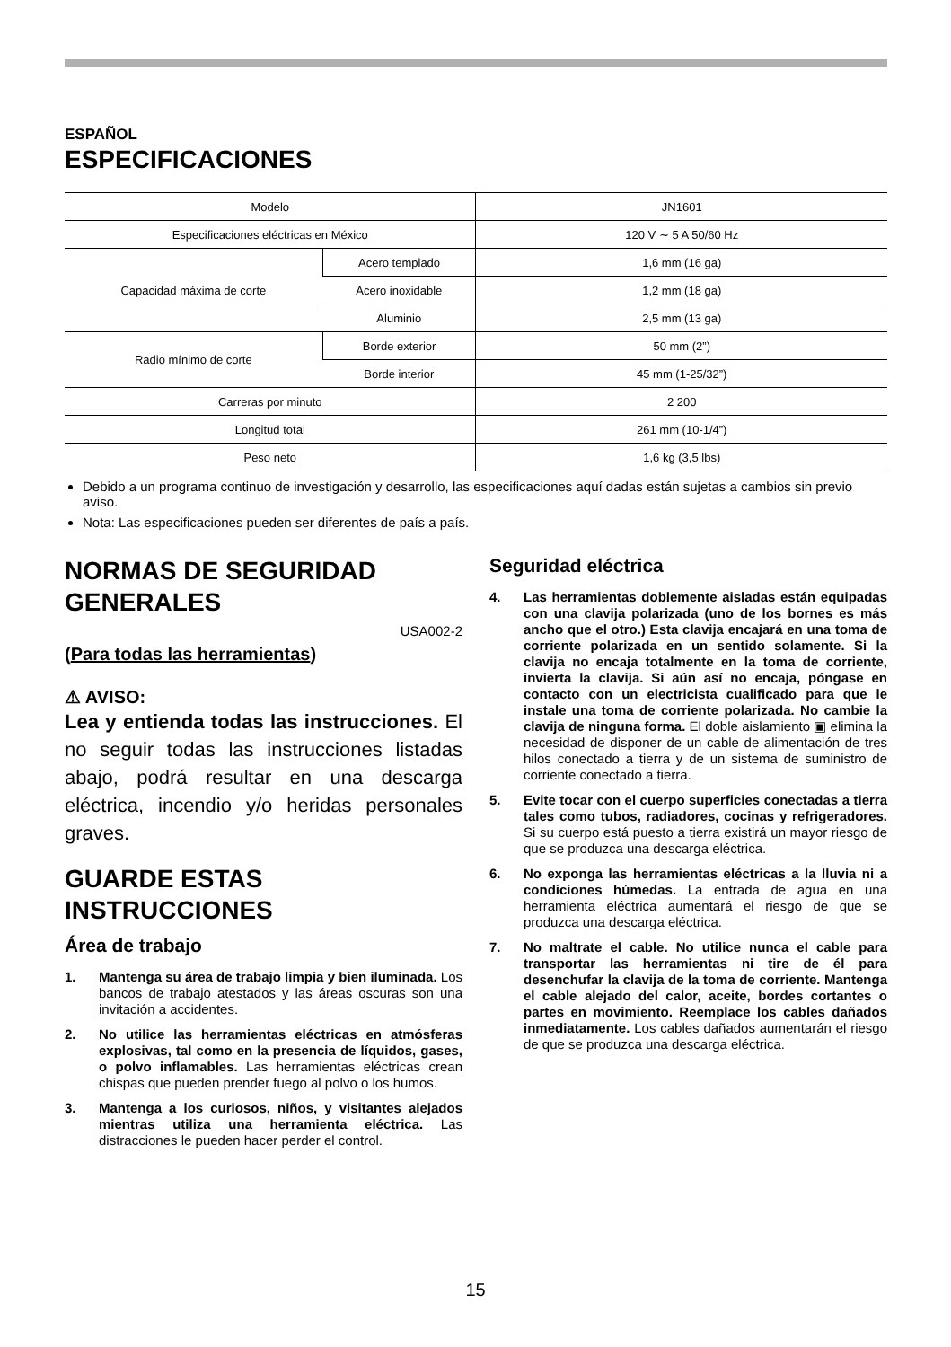ESPAÑOL
ESPECIFICACIONES
| Modelo | | JN1601 |
| Especificaciones eléctricas en México | | 120 V ∼ 5 A 50/60 Hz |
| Capacidad máxima de corte | Acero templado | 1,6 mm (16 ga) |
| | Acero inoxidable | 1,2 mm (18 ga) |
| | Aluminio | 2,5 mm (13 ga) |
| Radio mínimo de corte | Borde exterior | 50 mm (2”) |
| | Borde interior | 45 mm (1-25/32”) |
| Carreras por minuto | | 2 200 |
| Longitud total | | 261 mm (10-1/4”) |
| Peso neto | | 1,6 kg (3,5 lbs) |
Debido a un programa continuo de investigación y desarrollo, las especificaciones aquí dadas están sujetas a cambios sin previo aviso.
Nota: Las especificaciones pueden ser diferentes de país a país.
NORMAS DE SEGURIDAD GENERALES
USA002-2
(Para todas las herramientas)
⚠ AVISO:
Lea y entienda todas las instrucciones. El no seguir todas las instrucciones listadas abajo, podrá resultar en una descarga eléctrica, incendio y/o heridas personales graves.
GUARDE ESTAS INSTRUCCIONES
Área de trabajo
1. Mantenga su área de trabajo limpia y bien iluminada. Los bancos de trabajo atestados y las áreas oscuras son una invitación a accidentes.
2. No utilice las herramientas eléctricas en atmósferas explosivas, tal como en la presencia de líquidos, gases, o polvo inflamables. Las herramientas eléctricas crean chispas que pueden prender fuego al polvo o los humos.
3. Mantenga a los curiosos, niños, y visitantes alejados mientras utiliza una herramienta eléctrica. Las distracciones le pueden hacer perder el control.
Seguridad eléctrica
4. Las herramientas doblemente aisladas están equipadas con una clavija polarizada (uno de los bornes es más ancho que el otro.) Esta clavija encajará en una toma de corriente polarizada en un sentido solamente. Si la clavija no encaja totalmente en la toma de corriente, invierta la clavija. Si aún así no encaja, póngase en contacto con un electricista cualificado para que le instale una toma de corriente polarizada. No cambie la clavija de ninguna forma. El doble aislamiento ▣ elimina la necesidad de disponer de un cable de alimentación de tres hilos conectado a tierra y de un sistema de suministro de corriente conectado a tierra.
5. Evite tocar con el cuerpo superficies conectadas a tierra tales como tubos, radiadores, cocinas y refrigeradores. Si su cuerpo está puesto a tierra existirá un mayor riesgo de que se produzca una descarga eléctrica.
6. No exponga las herramientas eléctricas a la lluvia ni a condiciones húmedas. La entrada de agua en una herramienta eléctrica aumentará el riesgo de que se produzca una descarga eléctrica.
7. No maltrate el cable. No utilice nunca el cable para transportar las herramientas ni tire de él para desenchufar la clavija de la toma de corriente. Mantenga el cable alejado del calor, aceite, bordes cortantes o partes en movimiento. Reemplace los cables dañados inmediatamente. Los cables dañados aumentarán el riesgo de que se produzca una descarga eléctrica.
15